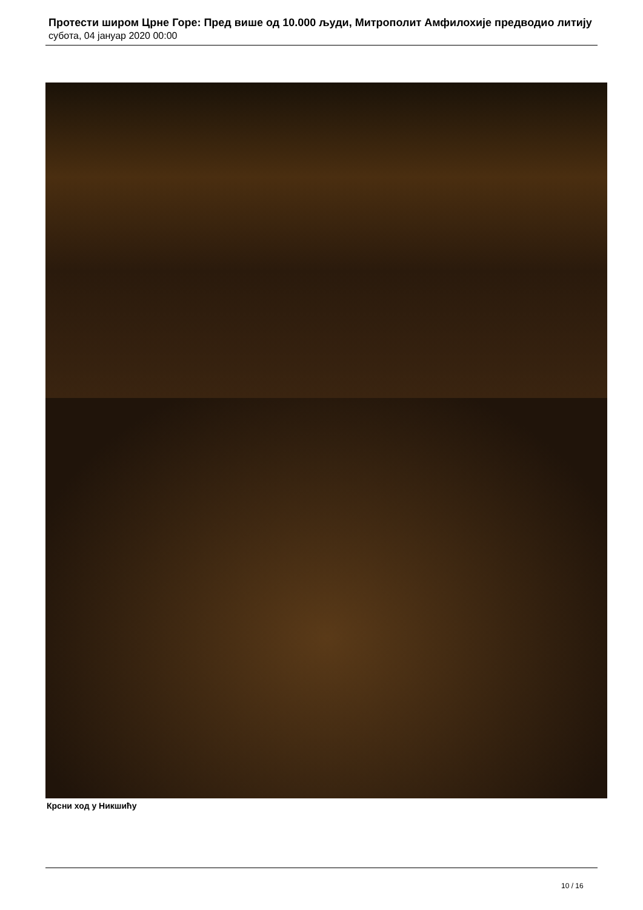Протести широм Црне Горе: Пред више од 10.000 људи, Митрополит Амфилохије предводио литију
субота, 04 јануар 2020 00:00
Крсни ход у Никшићу
10 / 16